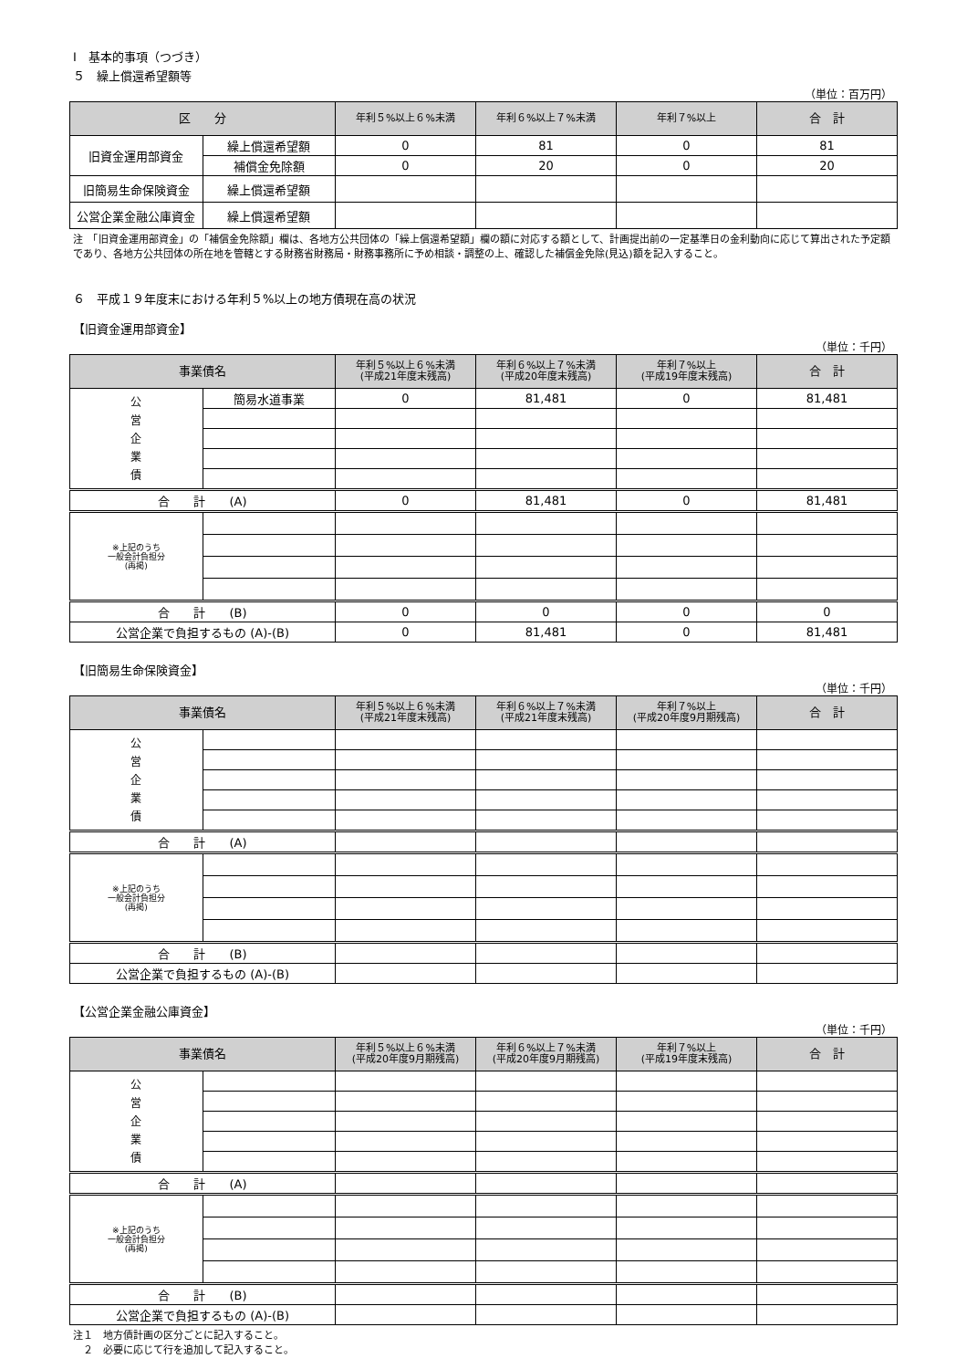Ⅰ　基本的事項（つづき）
５　繰上償還希望額等
（単位：百万円）
| 区 分 | | 年利５%以上６%未満 | 年利６%以上７%未満 | 年利７%以上 | 合 計 |
| --- | --- | --- | --- | --- | --- |
| 旧資金運用部資金 | 繰上償還希望額 | 0 | 81 | 0 | 81 |
| | 補償金免除額 | 0 | 20 | 0 | 20 |
| 旧簡易生命保険資金 | 繰上償還希望額 | | | | |
| 公営企業金融公庫資金 | 繰上償還希望額 | | | | |
注　「旧資金運用部資金」の「補償金免除額」欄は、各地方公共団体の「繰上償還希望額」欄の額に対応する額として、計画提出前の一定基準日の金利動向に応じて算出された予定額であり、各地方公共団体の所在地を管轄とする財務省財務局・財務事務所に予め相談・調整の上、確認した補償金免除(見込)額を記入すること。
６　平成１９年度末における年利５%以上の地方債現在高の状況
【旧資金運用部資金】
（単位：千円）
| 事業債名 | | 年利５%以上６%未満 (平成21年度末残高) | 年利６%以上７%未満 (平成20年度末残高) | 年利７%以上 (平成19年度末残高) | 合 計 |
| --- | --- | --- | --- | --- | --- |
| 公 営 企 業 債 | 簡易水道事業 | 0 | 81,481 | 0 | 81,481 |
| 合 計 (A) | | 0 | 81,481 | 0 | 81,481 |
| ※上記のうち 一般会計負担分 (再掲) | | | | | |
| 合 計 (B) | | 0 | 0 | 0 | 0 |
| 公営企業で負担するもの (A)-(B) | | 0 | 81,481 | 0 | 81,481 |
【旧簡易生命保険資金】
（単位：千円）
| 事業債名 | | 年利５%以上６%未満 (平成21年度末残高) | 年利６%以上７%未満 (平成21年度末残高) | 年利７%以上 (平成20年度9月期残高) | 合 計 |
| --- | --- | --- | --- | --- | --- |
| 公 営 企 業 債 | | | | | |
| 合 計 (A) | | | | | |
| ※上記のうち 一般会計負担分 (再掲) | | | | | |
| 合 計 (B) | | | | | |
| 公営企業で負担するもの (A)-(B) | | | | | |
【公営企業金融公庫資金】
（単位：千円）
| 事業債名 | | 年利５%以上６%未満 (平成20年度9月期残高) | 年利６%以上７%未満 (平成20年度9月期残高) | 年利７%以上 (平成19年度末残高) | 合 計 |
| --- | --- | --- | --- | --- | --- |
| 公 営 企 業 債 | | | | | |
| 合 計 (A) | | | | | |
| ※上記のうち 一般会計負担分 (再掲) | | | | | |
| 合 計 (B) | | | | | |
| 公営企業で負担するもの (A)-(B) | | | | | |
注１　地方債計画の区分ごとに記入すること。
　２　必要に応じて行を追加して記入すること。